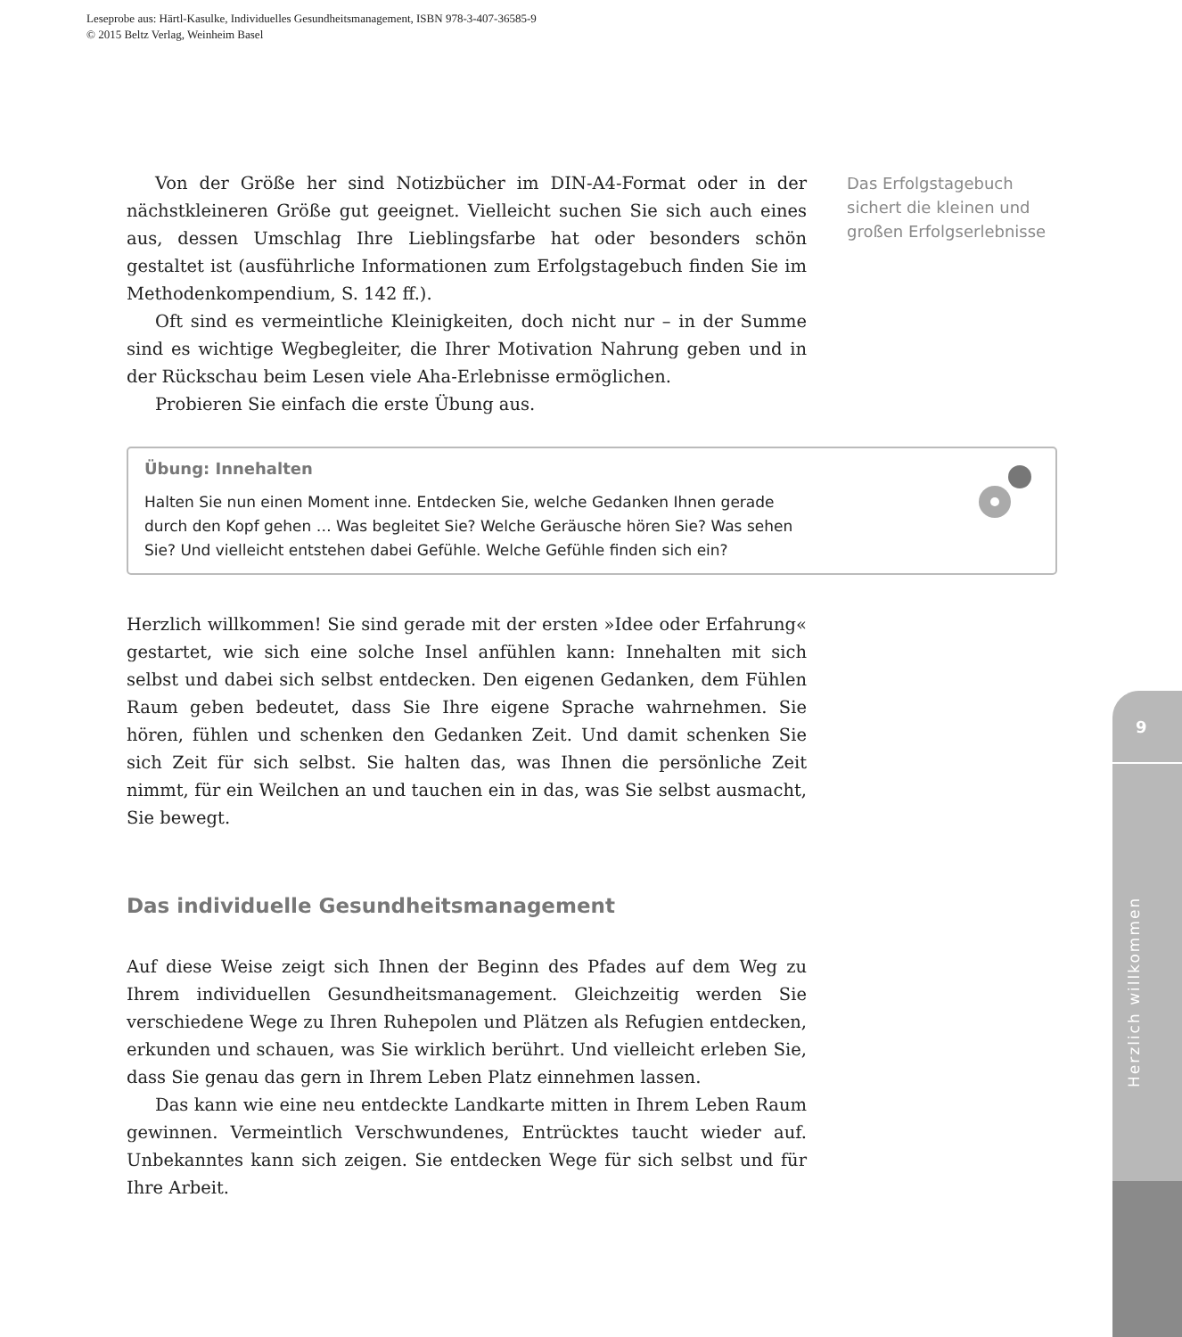Leseprobe aus: Härtl-Kasulke, Individuelles Gesundheitsmanagement, ISBN 978-3-407-36585-9
© 2015 Beltz Verlag, Weinheim Basel
Von der Größe her sind Notizbücher im DIN-A4-Format oder in der nächstkleineren Größe gut geeignet. Vielleicht suchen Sie sich auch eines aus, dessen Umschlag Ihre Lieblingsfarbe hat oder besonders schön gestaltet ist (ausführliche Informationen zum Erfolgstagebuch finden Sie im Methodenkompendium, S. 142 ff.).
Oft sind es vermeintliche Kleinigkeiten, doch nicht nur – in der Summe sind es wichtige Wegbegleiter, die Ihrer Motivation Nahrung geben und in der Rückschau beim Lesen viele Aha-Erlebnisse ermöglichen.
Probieren Sie einfach die erste Übung aus.
Übung: Innehalten
Halten Sie nun einen Moment inne. Entdecken Sie, welche Gedanken Ihnen gerade durch den Kopf gehen … Was begleitet Sie? Welche Geräusche hören Sie? Was sehen Sie? Und vielleicht entstehen dabei Gefühle. Welche Gefühle finden sich ein?
Herzlich willkommen! Sie sind gerade mit der ersten »Idee oder Erfahrung« gestartet, wie sich eine solche Insel anfühlen kann: Innehalten mit sich selbst und dabei sich selbst entdecken. Den eigenen Gedanken, dem Fühlen Raum geben bedeutet, dass Sie Ihre eigene Sprache wahrnehmen. Sie hören, fühlen und schenken den Gedanken Zeit. Und damit schenken Sie sich Zeit für sich selbst. Sie halten das, was Ihnen die persönliche Zeit nimmt, für ein Weilchen an und tauchen ein in das, was Sie selbst ausmacht, Sie bewegt.
Das individuelle Gesundheitsmanagement
Auf diese Weise zeigt sich Ihnen der Beginn des Pfades auf dem Weg zu Ihrem individuellen Gesundheitsmanagement. Gleichzeitig werden Sie verschiedene Wege zu Ihren Ruhepolen und Plätzen als Refugien entdecken, erkunden und schauen, was Sie wirklich berührt. Und vielleicht erleben Sie, dass Sie genau das gern in Ihrem Leben Platz einnehmen lassen.
Das kann wie eine neu entdeckte Landkarte mitten in Ihrem Leben Raum gewinnen. Vermeintlich Verschwundenes, Entrücktes taucht wieder auf. Unbekanntes kann sich zeigen. Sie entdecken Wege für sich selbst und für Ihre Arbeit.
Das Erfolgstagebuch sichert die kleinen und großen Erfolgserlebnisse
9
Herzlich willkommen